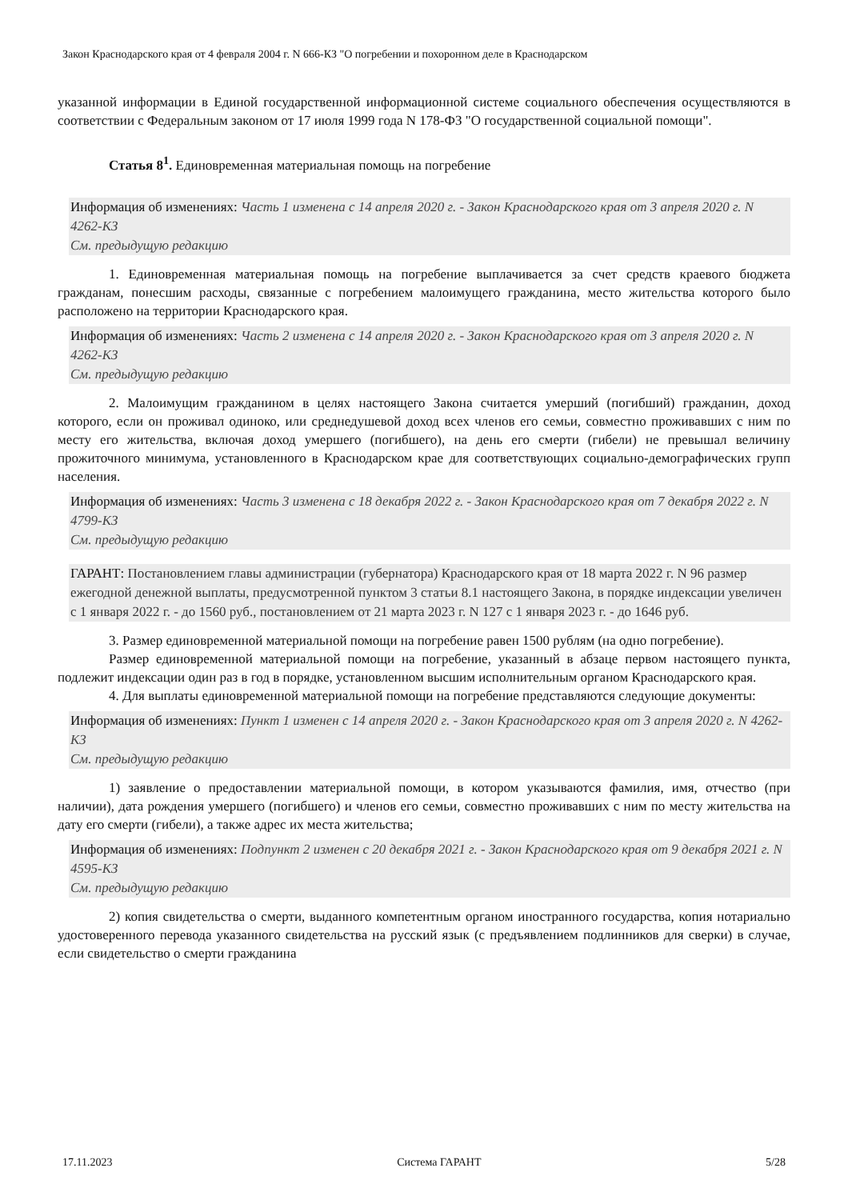Закон Краснодарского края от 4 февраля 2004 г. N 666-КЗ "О погребении и похоронном деле в Краснодарском
указанной информации в Единой государственной информационной системе социального обеспечения осуществляются в соответствии с Федеральным законом от 17 июля 1999 года N 178-ФЗ "О государственной социальной помощи".
Статья 8<sup>1</sup>. Единовременная материальная помощь на погребение
Информация об изменениях: Часть 1 изменена с 14 апреля 2020 г. - Закон Краснодарского края от 3 апреля 2020 г. N 4262-КЗ
См. предыдущую редакцию
1. Единовременная материальная помощь на погребение выплачивается за счет средств краевого бюджета гражданам, понесшим расходы, связанные с погребением малоимущего гражданина, место жительства которого было расположено на территории Краснодарского края.
Информация об изменениях: Часть 2 изменена с 14 апреля 2020 г. - Закон Краснодарского края от 3 апреля 2020 г. N 4262-КЗ
См. предыдущую редакцию
2. Малоимущим гражданином в целях настоящего Закона считается умерший (погибший) гражданин, доход которого, если он проживал одиноко, или среднедушевой доход всех членов его семьи, совместно проживавших с ним по месту его жительства, включая доход умершего (погибшего), на день его смерти (гибели) не превышал величину прожиточного минимума, установленного в Краснодарском крае для соответствующих социально-демографических групп населения.
Информация об изменениях: Часть 3 изменена с 18 декабря 2022 г. - Закон Краснодарского края от 7 декабря 2022 г. N 4799-КЗ
См. предыдущую редакцию
ГАРАНТ: Постановлением главы администрации (губернатора) Краснодарского края от 18 марта 2022 г. N 96 размер ежегодной денежной выплаты, предусмотренной пунктом 3 статьи 8.1 настоящего Закона, в порядке индексации увеличен с 1 января 2022 г. - до 1560 руб., постановлением от 21 марта 2023 г. N 127 с 1 января 2023 г. - до 1646 руб.
3. Размер единовременной материальной помощи на погребение равен 1500 рублям (на одно погребение).
Размер единовременной материальной помощи на погребение, указанный в абзаце первом настоящего пункта, подлежит индексации один раз в год в порядке, установленном высшим исполнительным органом Краснодарского края.
4. Для выплаты единовременной материальной помощи на погребение представляются следующие документы:
Информация об изменениях: Пункт 1 изменен с 14 апреля 2020 г. - Закон Краснодарского края от 3 апреля 2020 г. N 4262-КЗ
См. предыдущую редакцию
1) заявление о предоставлении материальной помощи, в котором указываются фамилия, имя, отчество (при наличии), дата рождения умершего (погибшего) и членов его семьи, совместно проживавших с ним по месту жительства на дату его смерти (гибели), а также адрес их места жительства;
Информация об изменениях: Подпункт 2 изменен с 20 декабря 2021 г. - Закон Краснодарского края от 9 декабря 2021 г. N 4595-КЗ
См. предыдущую редакцию
2) копия свидетельства о смерти, выданного компетентным органом иностранного государства, копия нотариально удостоверенного перевода указанного свидетельства на русский язык (с предъявлением подлинников для сверки) в случае, если свидетельство о смерти гражданина
17.11.2023 Система ГАРАНТ 5/28